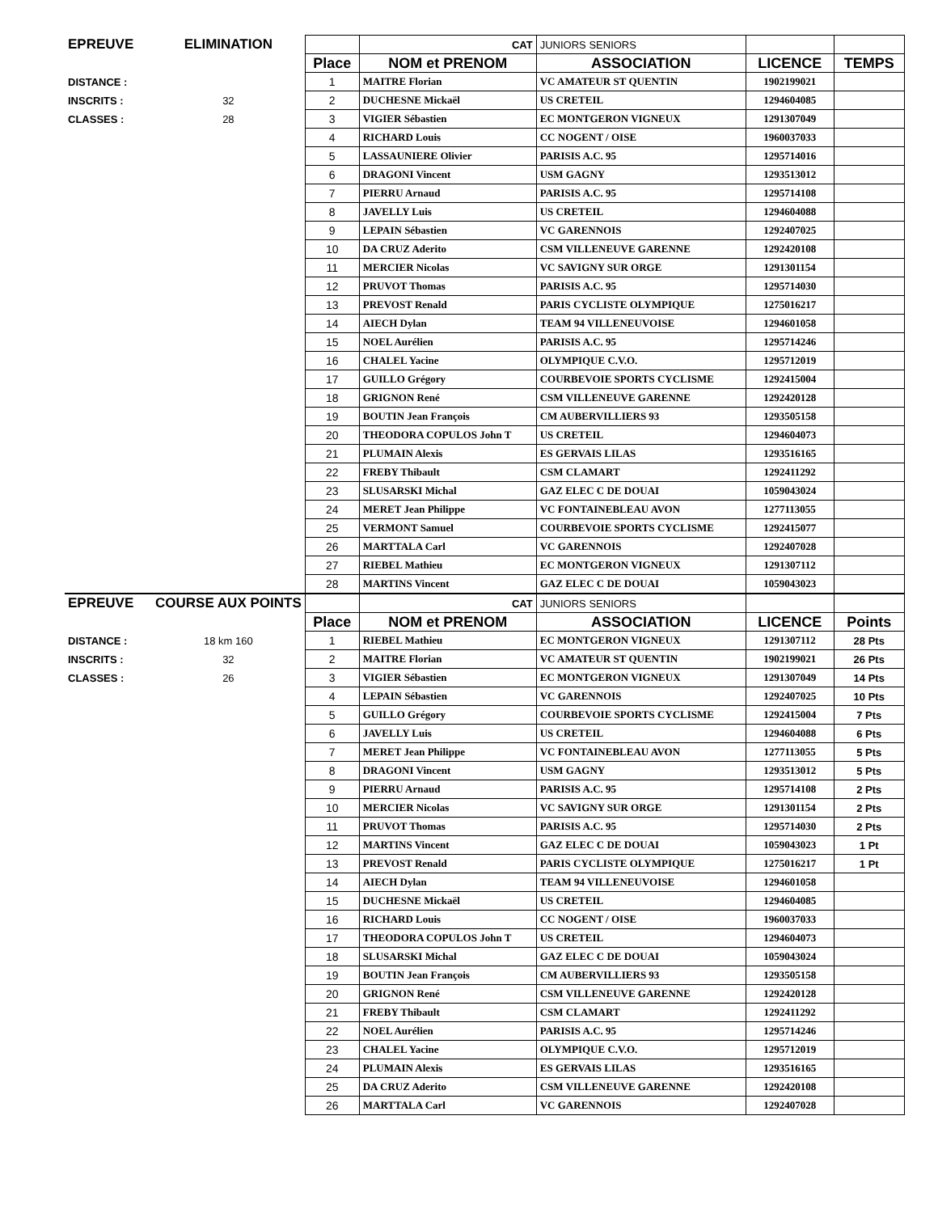| EPREUVE | ELIMINATION | | CAT | JUNIORS SENIORS | | |
| | | Place | NOM et PRENOM | ASSOCIATION | LICENCE | TEMPS |
| DISTANCE : | | 1 | MAITRE Florian | VC AMATEUR ST QUENTIN | 1902199021 | |
| INSCRITS : | 32 | 2 | DUCHESNE Mickaël | US CRETEIL | 1294604085 | |
| CLASSES : | 28 | 3 | VIGIER Sébastien | EC MONTGERON VIGNEUX | 1291307049 | |
| | | 4 | RICHARD Louis | CC NOGENT / OISE | 1960037033 | |
| | | 5 | LASSAUNIERE Olivier | PARISIS A.C. 95 | 1295714016 | |
| | | 6 | DRAGONI Vincent | USM GAGNY | 1293513012 | |
| | | 7 | PIERRU Arnaud | PARISIS A.C. 95 | 1295714108 | |
| | | 8 | JAVELLY Luis | US CRETEIL | 1294604088 | |
| | | 9 | LEPAIN Sébastien | VC GARENNOIS | 1292407025 | |
| | | 10 | DA CRUZ Aderito | CSM VILLENEUVE GARENNE | 1292420108 | |
| | | 11 | MERCIER Nicolas | VC SAVIGNY SUR ORGE | 1291301154 | |
| | | 12 | PRUVOT Thomas | PARISIS A.C. 95 | 1295714030 | |
| | | 13 | PREVOST Renald | PARIS CYCLISTE OLYMPIQUE | 1275016217 | |
| | | 14 | AIECH Dylan | TEAM 94 VILLENEUVOISE | 1294601058 | |
| | | 15 | NOEL Aurélien | PARISIS A.C. 95 | 1295714246 | |
| | | 16 | CHALEL Yacine | OLYMPIQUE C.V.O. | 1295712019 | |
| | | 17 | GUILLO Grégory | COURBEVOIE SPORTS CYCLISME | 1292415004 | |
| | | 18 | GRIGNON René | CSM VILLENEUVE GARENNE | 1292420128 | |
| | | 19 | BOUTIN Jean François | CM AUBERVILLIERS 93 | 1293505158 | |
| | | 20 | THEODORA COPULOS John T | US CRETEIL | 1294604073 | |
| | | 21 | PLUMAIN Alexis | ES GERVAIS LILAS | 1293516165 | |
| | | 22 | FREBY Thibault | CSM CLAMART | 1292411292 | |
| | | 23 | SLUSARSKI Michal | GAZ ELEC C DE DOUAI | 1059043024 | |
| | | 24 | MERET Jean Philippe | VC FONTAINEBLEAU AVON | 1277113055 | |
| | | 25 | VERMONT Samuel | COURBEVOIE SPORTS CYCLISME | 1292415077 | |
| | | 26 | MARTTALA Carl | VC GARENNOIS | 1292407028 | |
| | | 27 | RIEBEL Mathieu | EC MONTGERON VIGNEUX | 1291307112 | |
| | | 28 | MARTINS Vincent | GAZ ELEC C DE DOUAI | 1059043023 | |
| EPREUVE | COURSE AUX POINTS | | CAT | JUNIORS SENIORS | | |
| | | Place | NOM et PRENOM | ASSOCIATION | LICENCE | Points |
| DISTANCE : | 18 km 160 | 1 | RIEBEL Mathieu | EC MONTGERON VIGNEUX | 1291307112 | 28 Pts |
| INSCRITS : | 32 | 2 | MAITRE Florian | VC AMATEUR ST QUENTIN | 1902199021 | 26 Pts |
| CLASSES : | 26 | 3 | VIGIER Sébastien | EC MONTGERON VIGNEUX | 1291307049 | 14 Pts |
| | | 4 | LEPAIN Sébastien | VC GARENNOIS | 1292407025 | 10 Pts |
| | | 5 | GUILLO Grégory | COURBEVOIE SPORTS CYCLISME | 1292415004 | 7 Pts |
| | | 6 | JAVELLY Luis | US CRETEIL | 1294604088 | 6 Pts |
| | | 7 | MERET Jean Philippe | VC FONTAINEBLEAU AVON | 1277113055 | 5 Pts |
| | | 8 | DRAGONI Vincent | USM GAGNY | 1293513012 | 5 Pts |
| | | 9 | PIERRU Arnaud | PARISIS A.C. 95 | 1295714108 | 2 Pts |
| | | 10 | MERCIER Nicolas | VC SAVIGNY SUR ORGE | 1291301154 | 2 Pts |
| | | 11 | PRUVOT Thomas | PARISIS A.C. 95 | 1295714030 | 2 Pts |
| | | 12 | MARTINS Vincent | GAZ ELEC C DE DOUAI | 1059043023 | 1 Pt |
| | | 13 | PREVOST Renald | PARIS CYCLISTE OLYMPIQUE | 1275016217 | 1 Pt |
| | | 14 | AIECH Dylan | TEAM 94 VILLENEUVOISE | 1294601058 | |
| | | 15 | DUCHESNE Mickaël | US CRETEIL | 1294604085 | |
| | | 16 | RICHARD Louis | CC NOGENT / OISE | 1960037033 | |
| | | 17 | THEODORA COPULOS John T | US CRETEIL | 1294604073 | |
| | | 18 | SLUSARSKI Michal | GAZ ELEC C DE DOUAI | 1059043024 | |
| | | 19 | BOUTIN Jean François | CM AUBERVILLIERS 93 | 1293505158 | |
| | | 20 | GRIGNON René | CSM VILLENEUVE GARENNE | 1292420128 | |
| | | 21 | FREBY Thibault | CSM CLAMART | 1292411292 | |
| | | 22 | NOEL Aurélien | PARISIS A.C. 95 | 1295714246 | |
| | | 23 | CHALEL Yacine | OLYMPIQUE C.V.O. | 1295712019 | |
| | | 24 | PLUMAIN Alexis | ES GERVAIS LILAS | 1293516165 | |
| | | 25 | DA CRUZ Aderito | CSM VILLENEUVE GARENNE | 1292420108 | |
| | | 26 | MARTTALA Carl | VC GARENNOIS | 1292407028 | |